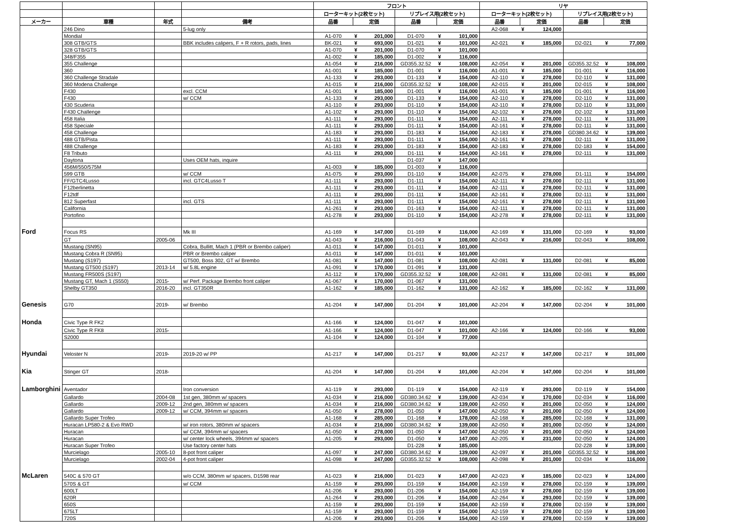| | | | | フロント | | | | | | リヤ | | | | | |
| --- | --- | --- | --- | --- | --- | --- | --- | --- | --- | --- | --- | --- | --- | --- | --- |
| | | | | ローターキット(2枚セット) | | | リプレイス用(2枚セット) | | | ローターキット(2枚セット) | | | リプレイス用(2枚セット) | | |
| メーカー | 車種 | 年式 | 備考 | 品番 | 定価 | | 品番 | 定価 | | 品番 | 定価 | | 品番 | 定価 | |
| | 246 Dino | | 5-lug only | | | | | | | A2-068 | ¥ | 124,000 | | | |
| | Mondial | | | A1-070 | ¥ | 201,000 | D1-070 | ¥ | 101,000 | | | | | | |
| | 308 GTB/GTS | | BBK includes calipers, F + R rotors, pads, lines | BK-021 | ¥ | 693,000 | D1-021 | ¥ | 101,000 | A2-021 | ¥ | 185,000 | D2-021 | ¥ | 77,000 |
| | 328 GTB/GTS | | | A1-070 | ¥ | 201,000 | D1-070 | ¥ | 101,000 | | | | | | |
| | 348/F355 | | | A1-002 | ¥ | 185,000 | D1-002 | ¥ | 116,000 | | | | | | |
| | 355 Challenge | | | A1-054 | ¥ | 216,000 | GD355.32.52 | ¥ | 108,000 | A2-054 | ¥ | 201,000 | GD355.32.52 | ¥ | 108,000 |
| | 360 | | | A1-001 | ¥ | 185,000 | D1-001 | ¥ | 116,000 | A1-001 | ¥ | 185,000 | D1-001 | ¥ | 116,000 |
| | 360 Challenge Stradale | | | A1-133 | ¥ | 293,000 | D1-133 | ¥ | 154,000 | A2-110 | ¥ | 278,000 | D2-110 | ¥ | 131,000 |
| | 360 Modena Challenge | | | A1-015 | ¥ | 216,000 | GD355.32.52 | ¥ | 108,000 | A2-015 | ¥ | 201,000 | D2-015 | ¥ | 108,000 |
| | F430 | | excl. CCM | A1-001 | ¥ | 185,000 | D1-001 | ¥ | 116,000 | A1-001 | ¥ | 185,000 | D1-001 | ¥ | 116,000 |
| | F430 | | w/ CCM | A1-133 | ¥ | 293,000 | D1-133 | ¥ | 154,000 | A2-110 | ¥ | 278,000 | D2-110 | ¥ | 131,000 |
| | 430 Scuderia | | | A1-110 | ¥ | 293,000 | D1-110 | ¥ | 154,000 | A2-110 | ¥ | 278,000 | D2-110 | ¥ | 131,000 |
| | F430 Challenge | | | A1-102 | ¥ | 293,000 | D1-110 | ¥ | 154,000 | A2-102 | ¥ | 278,000 | D2-102 | ¥ | 131,000 |
| | 458 Italia | | | A1-111 | ¥ | 293,000 | D1-111 | ¥ | 154,000 | A2-111 | ¥ | 278,000 | D2-111 | ¥ | 131,000 |
| | 458 Speciale | | | A1-111 | ¥ | 293,000 | D1-111 | ¥ | 154,000 | A2-161 | ¥ | 278,000 | D2-111 | ¥ | 131,000 |
| | 458 Challenge | | | A1-183 | ¥ | 293,000 | D1-183 | ¥ | 154,000 | A2-183 | ¥ | 278,000 | GD380.34.62 | ¥ | 139,000 |
| | 488 GTB/Pista | | | A1-111 | ¥ | 293,000 | D1-111 | ¥ | 154,000 | A2-161 | ¥ | 278,000 | D2-111 | ¥ | 131,000 |
| | 488 Challenge | | | A1-183 | ¥ | 293,000 | D1-183 | ¥ | 154,000 | A2-183 | ¥ | 278,000 | D2-183 | ¥ | 154,000 |
| | F8 Tributo | | | A1-111 | ¥ | 293,000 | D1-111 | ¥ | 154,000 | A2-161 | ¥ | 278,000 | D2-111 | ¥ | 131,000 |
| | Daytona | | Uses OEM hats, inquire | | | | D1-037 | ¥ | 147,000 | | | | | | |
| | 456M/550/575M | | | A1-003 | ¥ | 185,000 | D1-003 | ¥ | 116,000 | | | | | | |
| | 599 GTB | | w/ CCM | A1-075 | ¥ | 293,000 | D1-110 | ¥ | 154,000 | A2-075 | ¥ | 278,000 | D1-111 | ¥ | 154,000 |
| | FF/GTC4Lusso | | incl. GTC4Lusso T | A1-111 | ¥ | 293,000 | D1-111 | ¥ | 154,000 | A2-111 | ¥ | 278,000 | D2-111 | ¥ | 131,000 |
| | F12berlinetta | | | A1-111 | ¥ | 293,000 | D1-111 | ¥ | 154,000 | A2-111 | ¥ | 278,000 | D2-111 | ¥ | 131,000 |
| | F12tdf | | | A1-111 | ¥ | 293,000 | D1-111 | ¥ | 154,000 | A2-161 | ¥ | 278,000 | D2-111 | ¥ | 131,000 |
| | 812 Superfast | | incl. GTS | A1-111 | ¥ | 293,000 | D1-111 | ¥ | 154,000 | A2-161 | ¥ | 278,000 | D2-111 | ¥ | 131,000 |
| | California | | | A1-261 | ¥ | 293,000 | D1-163 | ¥ | 154,000 | A2-111 | ¥ | 278,000 | D2-111 | ¥ | 131,000 |
| | Portofino | | | A1-278 | ¥ | 293,000 | D1-110 | ¥ | 154,000 | A2-278 | ¥ | 278,000 | D2-111 | ¥ | 131,000 |
| Ford | Focus RS | | Mk III | A1-169 | ¥ | 147,000 | D1-169 | ¥ | 116,000 | A2-169 | ¥ | 131,000 | D2-169 | ¥ | 93,000 |
| | GT | 2005-06 | | A1-043 | ¥ | 216,000 | D1-043 | ¥ | 108,000 | A2-043 | ¥ | 216,000 | D2-043 | ¥ | 108,000 |
| | Mustang (SN95) | | Cobra, Bullitt, Mach 1 (PBR or Brembo caliper) | A1-011 | ¥ | 147,000 | D1-011 | ¥ | 101,000 | | | | | | |
| | Mustang Cobra R (SN95) | | PBR or Brembo caliper | A1-011 | ¥ | 147,000 | D1-011 | ¥ | 101,000 | | | | | | |
| | Mustang (S197) | | GT500, Boss 302, GT w/ Brembo | A1-081 | ¥ | 147,000 | D1-081 | ¥ | 108,000 | A2-081 | ¥ | 131,000 | D2-081 | ¥ | 85,000 |
| | Mustang GT500 (S197) | 2013-14 | w/ 5.8L engine | A1-091 | ¥ | 170,000 | D1-091 | ¥ | 131,000 | | | | | | |
| | Mustang FR500S (S197) | | | A1-112 | ¥ | 170,000 | GD355.32.52 | ¥ | 108,000 | A2-081 | ¥ | 131,000 | D2-081 | ¥ | 85,000 |
| | Mustang GT, Mach 1 (S550) | 2015- | w/ Perf. Package Brembo front caliper | A1-067 | ¥ | 170,000 | D1-067 | ¥ | 131,000 | | | | | | |
| | Shelby GT350 | 2016-20 | incl. GT350R | A1-162 | ¥ | 185,000 | D1-162 | ¥ | 131,000 | A2-162 | ¥ | 185,000 | D2-162 | ¥ | 131,000 |
| Genesis | G70 | 2019- | w/ Brembo | A1-204 | ¥ | 147,000 | D1-204 | ¥ | 101,000 | A2-204 | ¥ | 147,000 | D2-204 | ¥ | 101,000 |
| Honda | Civic Type R FK2 | | | A1-166 | ¥ | 124,000 | D1-047 | ¥ | 101,000 | | | | | | |
| | Civic Type R FK8 | 2015- | | A1-166 | ¥ | 124,000 | D1-047 | ¥ | 101,000 | A2-166 | ¥ | 124,000 | D2-166 | ¥ | 93,000 |
| | S2000 | | | A1-104 | ¥ | 124,000 | D1-104 | ¥ | 77,000 | | | | | | |
| Hyundai | Veloster N | 2019- | 2019-20 w/ PP | A1-217 | ¥ | 147,000 | D1-217 | ¥ | 93,000 | A2-217 | ¥ | 147,000 | D2-217 | ¥ | 101,000 |
| Kia | Stinger GT | 2018- | | A1-204 | ¥ | 147,000 | D1-204 | ¥ | 101,000 | A2-204 | ¥ | 147,000 | D2-204 | ¥ | 101,000 |
| Lamborghini | Aventador | | Iron conversion | A1-119 | ¥ | 293,000 | D1-119 | ¥ | 154,000 | A2-119 | ¥ | 293,000 | D2-119 | ¥ | 154,000 |
| | Gallardo | 2004-08 | 1st gen, 380mm w/ spacers | A1-034 | ¥ | 216,000 | GD380.34.62 | ¥ | 139,000 | A2-034 | ¥ | 170,000 | D2-034 | ¥ | 116,000 |
| | Gallardo | 2009-12 | 2nd gen, 380mm w/ spacers | A1-034 | ¥ | 216,000 | GD380.34.62 | ¥ | 139,000 | A2-050 | ¥ | 201,000 | D2-050 | ¥ | 124,000 |
| | Gallardo | 2009-12 | w/ CCM, 394mm w/ spacers | A1-050 | ¥ | 278,000 | D1-050 | ¥ | 147,000 | A2-050 | ¥ | 201,000 | D2-050 | ¥ | 124,000 |
| | Gallardo Super Trofeo | | | A1-168 | ¥ | 285,000 | D1-168 | ¥ | 178,000 | A2-168 | ¥ | 285,000 | D2-168 | ¥ | 131,000 |
| | Huracan LP580-2 & Evo RWD | | w/ iron rotors, 380mm w/ spacers | A1-034 | ¥ | 216,000 | GD380.34.62 | ¥ | 139,000 | A2-050 | ¥ | 201,000 | D2-050 | ¥ | 124,000 |
| | Huracan | | w/ CCM, 394mm w/ spacers | A1-050 | ¥ | 278,000 | D1-050 | ¥ | 147,000 | A2-050 | ¥ | 201,000 | D2-050 | ¥ | 124,000 |
| | Huracan | | w/ center lock wheels, 394mm w/ spacers | A1-205 | ¥ | 293,000 | D1-050 | ¥ | 147,000 | A2-205 | ¥ | 231,000 | D2-050 | ¥ | 124,000 |
| | Huracan Super Trofeo | | Use factory center hats | | | | D1-228 | ¥ | 185,000 | | | | D2-228 | ¥ | 139,000 |
| | Murcielago | 2005-10 | 8-pot front caliper | A1-097 | ¥ | 247,000 | GD380.34.62 | ¥ | 139,000 | A2-097 | ¥ | 201,000 | GD355.32.52 | ¥ | 108,000 |
| | Murcielago | 2002-04 | 4-pot front caliper | A1-098 | ¥ | 247,000 | GD355.32.52 | ¥ | 108,000 | A2-098 | ¥ | 201,000 | D2-034 | ¥ | 116,000 |
| McLaren | 540C & 570 GT | | w/o CCM, 380mm w/ spacers, D1598 rear | A1-023 | ¥ | 216,000 | D1-023 | ¥ | 147,000 | A2-023 | ¥ | 185,000 | D2-023 | ¥ | 124,000 |
| | 570S & GT | | w/ CCM | A1-159 | ¥ | 293,000 | D1-159 | ¥ | 154,000 | A2-159 | ¥ | 278,000 | D2-159 | ¥ | 139,000 |
| | 600LT | | | A1-206 | ¥ | 293,000 | D1-206 | ¥ | 154,000 | A2-159 | ¥ | 278,000 | D2-159 | ¥ | 139,000 |
| | 620R | | | A1-264 | ¥ | 293,000 | D1-206 | ¥ | 154,000 | A2-264 | ¥ | 293,000 | D2-159 | ¥ | 139,000 |
| | 650S | | | A1-159 | ¥ | 293,000 | D1-159 | ¥ | 154,000 | A2-159 | ¥ | 278,000 | D2-159 | ¥ | 139,000 |
| | 675LT | | | A1-159 | ¥ | 293,000 | D1-159 | ¥ | 154,000 | A2-159 | ¥ | 278,000 | D2-159 | ¥ | 139,000 |
| | 720S | | | A1-206 | ¥ | 293,000 | D1-206 | ¥ | 154,000 | A2-159 | ¥ | 278,000 | D2-159 | ¥ | 139,000 |